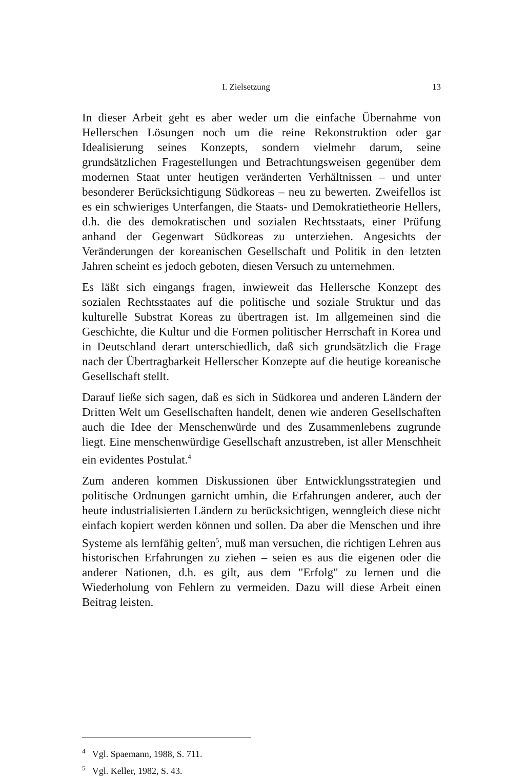I. Zielsetzung 13
In dieser Arbeit geht es aber weder um die einfache Übernahme von Hellerschen Lösungen noch um die reine Rekonstruktion oder gar Idealisierung seines Konzepts, sondern vielmehr darum, seine grundsätzlichen Fragestellungen und Betrachtungsweisen gegenüber dem modernen Staat unter heutigen veränderten Verhältnissen – und unter besonderer Berücksichtigung Südkoreas – neu zu bewerten. Zweifellos ist es ein schwieriges Unterfangen, die Staats- und Demokratietheorie Hellers, d.h. die des demokratischen und sozialen Rechtsstaats, einer Prüfung anhand der Gegenwart Südkoreas zu unterziehen. Angesichts der Veränderungen der koreanischen Gesellschaft und Politik in den letzten Jahren scheint es jedoch geboten, diesen Versuch zu unternehmen.
Es läßt sich eingangs fragen, inwieweit das Hellersche Konzept des sozialen Rechtsstaates auf die politische und soziale Struktur und das kulturelle Substrat Koreas zu übertragen ist. Im allgemeinen sind die Geschichte, die Kultur und die Formen politischer Herrschaft in Korea und in Deutschland derart unterschiedlich, daß sich grundsätzlich die Frage nach der Übertragbarkeit Hellerscher Konzepte auf die heutige koreanische Gesellschaft stellt.
Darauf ließe sich sagen, daß es sich in Südkorea und anderen Ländern der Dritten Welt um Gesellschaften handelt, denen wie anderen Gesellschaften auch die Idee der Menschenwürde und des Zusammenlebens zugrunde liegt. Eine menschenwürdige Gesellschaft anzustreben, ist aller Menschheit ein evidentes Postulat.<sup>4</sup>
Zum anderen kommen Diskussionen über Entwicklungsstrategien und politische Ordnungen garnicht umhin, die Erfahrungen anderer, auch der heute industrialisierten Ländern zu berücksichtigen, wenngleich diese nicht einfach kopiert werden können und sollen. Da aber die Menschen und ihre Systeme als lernfähig gelten<sup>5</sup>, muß man versuchen, die richtigen Lehren aus historischen Erfahrungen zu ziehen – seien es aus die eigenen oder die anderer Nationen, d.h. es gilt, aus dem "Erfolg" zu lernen und die Wiederholung von Fehlern zu vermeiden. Dazu will diese Arbeit einen Beitrag leisten.
<sup>4</sup> Vgl. Spaemann, 1988, S. 711.
<sup>5</sup> Vgl. Keller, 1982, S. 43.